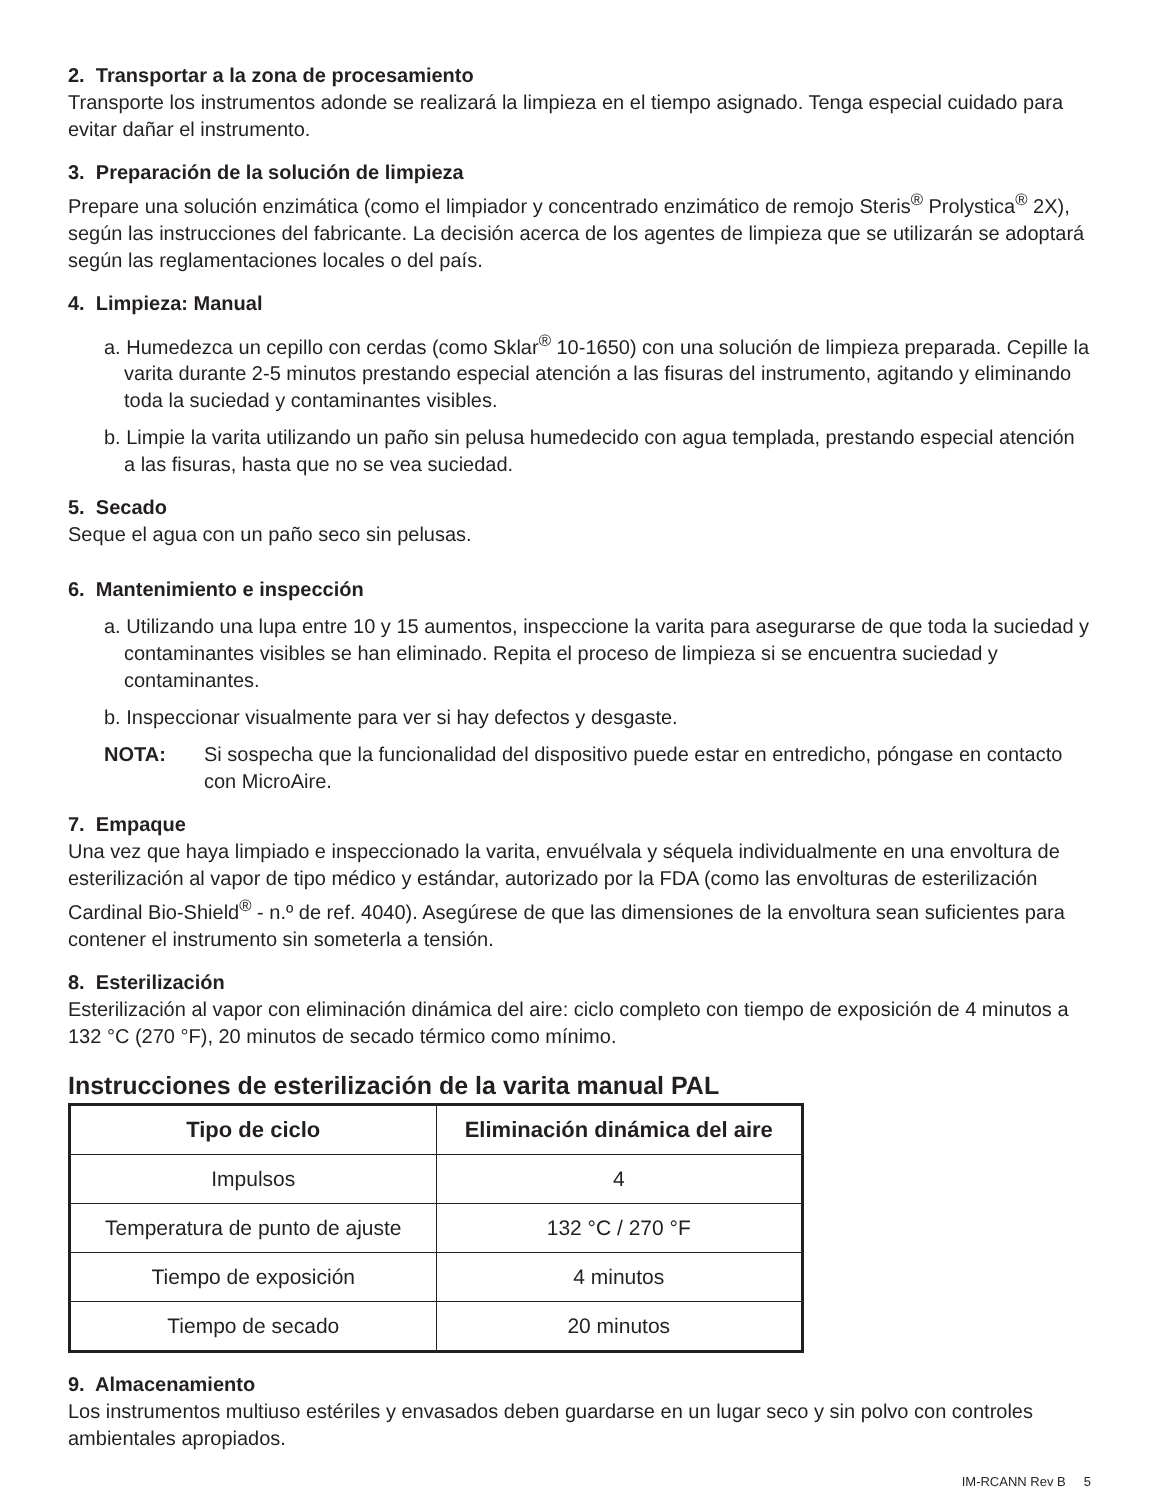2. Transportar a la zona de procesamiento
Transporte los instrumentos adonde se realizará la limpieza en el tiempo asignado. Tenga especial cuidado para evitar dañar el instrumento.
3. Preparación de la solución de limpieza
Prepare una solución enzimática (como el limpiador y concentrado enzimático de remojo Steris<sup>®</sup> Prolystica<sup>®</sup> 2X), según las instrucciones del fabricante. La decisión acerca de los agentes de limpieza que se utilizarán se adoptará según las reglamentaciones locales o del país.
4. Limpieza: Manual
a. Humedezca un cepillo con cerdas (como Sklar<sup>®</sup> 10-1650) con una solución de limpieza preparada. Cepille la varita durante 2-5 minutos prestando especial atención a las fisuras del instrumento, agitando y eliminando toda la suciedad y contaminantes visibles.
b. Limpie la varita utilizando un paño sin pelusa humedecido con agua templada, prestando especial atención a las fisuras, hasta que no se vea suciedad.
5. Secado
Seque el agua con un paño seco sin pelusas.
6. Mantenimiento e inspección
a. Utilizando una lupa entre 10 y 15 aumentos, inspeccione la varita para asegurarse de que toda la suciedad y contaminantes visibles se han eliminado. Repita el proceso de limpieza si se encuentra suciedad y contaminantes.
b. Inspeccionar visualmente para ver si hay defectos y desgaste.
NOTA: Si sospecha que la funcionalidad del dispositivo puede estar en entredicho, póngase en contacto con MicroAire.
7. Empaque
Una vez que haya limpiado e inspeccionado la varita, envuélvala y séquela individualmente en una envoltura de esterilización al vapor de tipo médico y estándar, autorizado por la FDA (como las envolturas de esterilización Cardinal Bio-Shield<sup>®</sup> - n.º de ref. 4040). Asegúrese de que las dimensiones de la envoltura sean suficientes para contener el instrumento sin someterla a tensión.
8. Esterilización
Esterilización al vapor con eliminación dinámica del aire: ciclo completo con tiempo de exposición de 4 minutos a 132 °C (270 °F), 20 minutos de secado térmico como mínimo.
Instrucciones de esterilización de la varita manual PAL
| Tipo de ciclo | Eliminación dinámica del aire |
| --- | --- |
| Impulsos | 4 |
| Temperatura de punto de ajuste | 132 °C / 270 °F |
| Tiempo de exposición | 4 minutos |
| Tiempo de secado | 20 minutos |
9. Almacenamiento
Los instrumentos multiuso estériles y envasados deben guardarse en un lugar seco y sin polvo con controles ambientales apropiados.
IM-RCANN Rev B 5